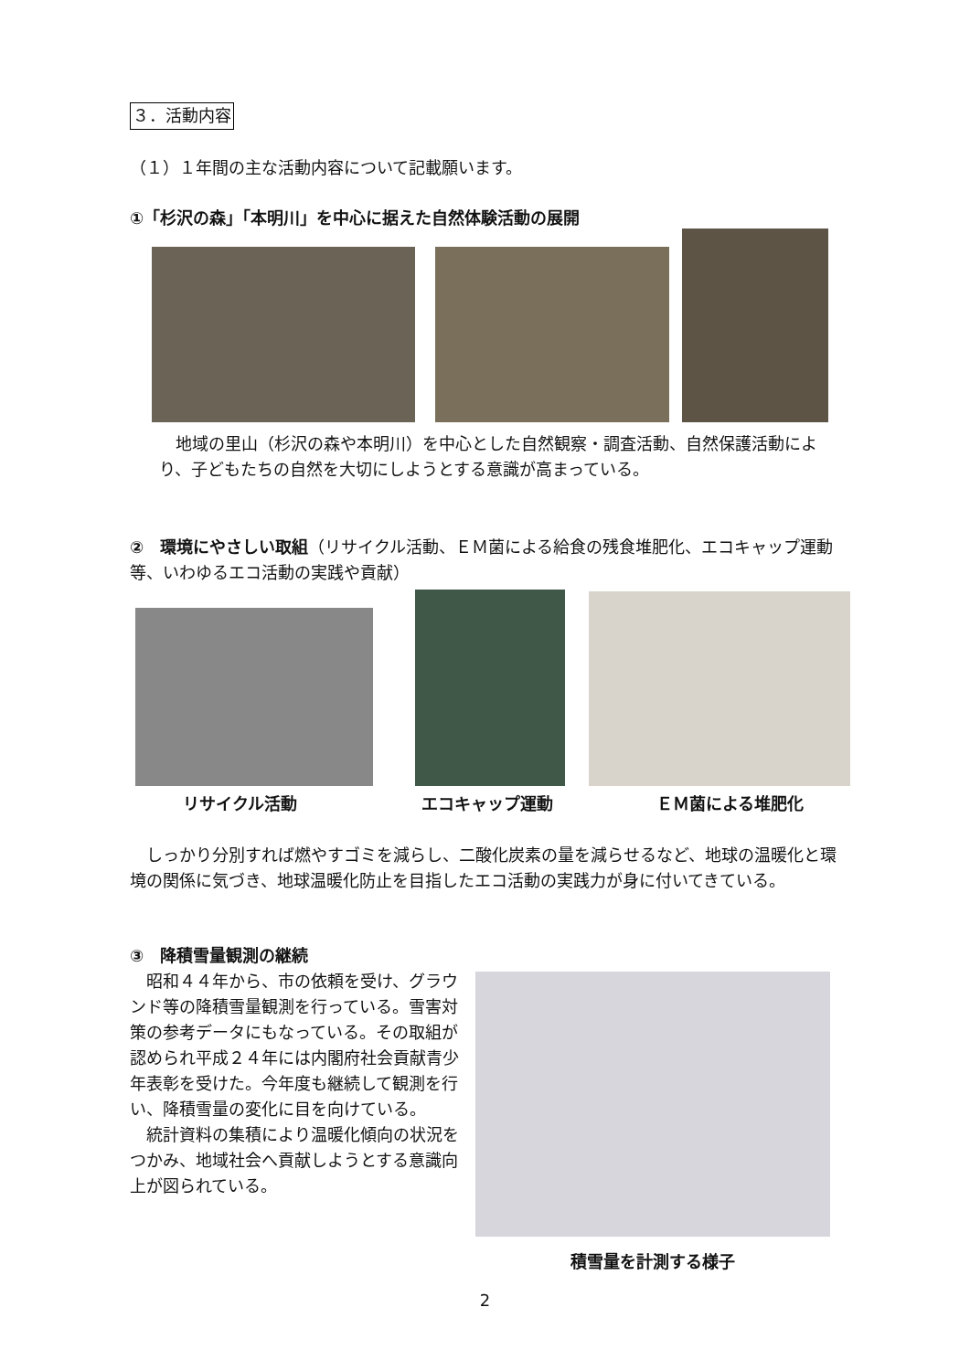３．活動内容
（１）１年間の主な活動内容について記載願います。
①「杉沢の森」「本明川」を中心に据えた自然体験活動の展開
　地域の里山（杉沢の森や本明川）を中心とした自然観察・調査活動、自然保護活動により、子どもたちの自然を大切にしようとする意識が高まっている。
②　環境にやさしい取組（リサイクル活動、ＥＭ菌による給食の残食堆肥化、エコキャップ運動等、いわゆるエコ活動の実践や貢献）
リサイクル活動 エコキャップ運動 ＥＭ菌による堆肥化
　しっかり分別すれば燃やすゴミを減らし、二酸化炭素の量を減らせるなど、地球の温暖化と環境の関係に気づき、地球温暖化防止を目指したエコ活動の実践力が身に付いてきている。
③　降積雪量観測の継続
　昭和４４年から、市の依頼を受け、グラウンド等の降積雪量観測を行っている。雪害対策の参考データにもなっている。その取組が認められ平成２４年には内閣府社会貢献青少年表彰を受けた。今年度も継続して観測を行い、降積雪量の変化に目を向けている。
　統計資料の集積により温暖化傾向の状況をつかみ、地域社会へ貢献しようとする意識向上が図られている。
積雪量を計測する様子
2